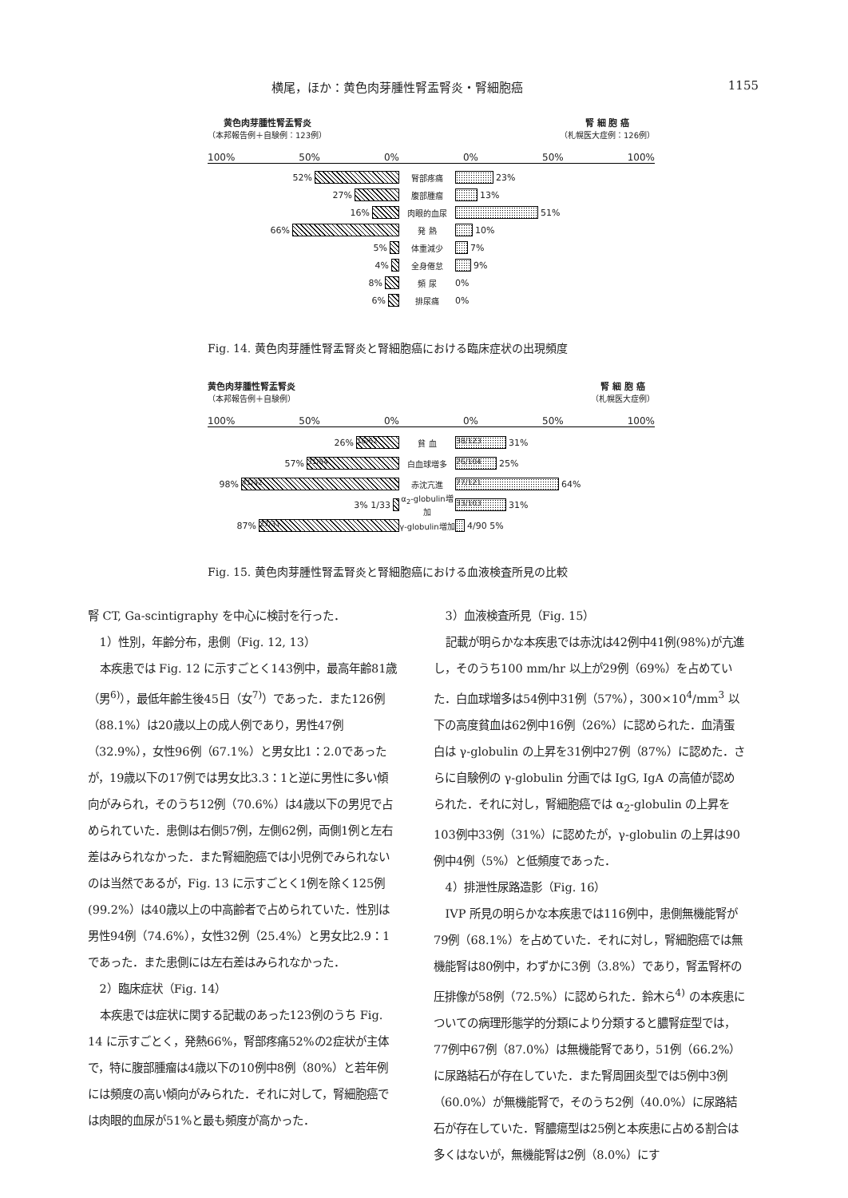横尾，ほか：黄色肉芽腫性腎盂腎炎・腎細胞癌 1155
黄色肉芽腫性腎盂腎炎
（本邦報告例＋自験例：123例）
腎 細 胞 癌
（札幌医大症例：126例）
100% 50% 0% 0% 50% 100%
52% 腎部疼痛 23%
27% 腹部腫瘤 13%
16% 肉眼的血尿 51%
66% 発 熱 10%
5% 体重減少 7%
4% 全身倦怠 9%
8% 頻 尿 0%
6% 排尿痛 0%
Fig. 14. 黄色肉芽腫性腎盂腎炎と腎細胞癌における臨床症状の出現頻度
黄色肉芽腫性腎盂腎炎
（本邦報告例＋自験例）
腎 細 胞 癌
（札幌医大症例）
100% 50% 0% 0% 50% 100%
26%
16/62
貧 血
38/123
31%
57%
31/54
白血球増多
26/104
25%
98%
41/42
赤沈亢進
77/121
64%
3% 1/33
α<sub>2</sub>-globulin増加
33/103
31%
87%
27/31
γ-globulin増加
4/90 5%
Fig. 15. 黄色肉芽腫性腎盂腎炎と腎細胞癌における血液検査所見の比較
腎 CT, Ga-scintigraphy を中心に検討を行った．
1）性別，年齢分布，患側（Fig. 12, 13）
本疾患では Fig. 12 に示すごとく143例中，最高年齢81歳（男<sup>6)</sup>），最低年齢生後45日（女<sup>7)</sup>）であった．また126例（88.1%）は20歳以上の成人例であり，男性47例（32.9%），女性96例（67.1%）と男女比1：2.0であったが，19歳以下の17例では男女比3.3：1と逆に男性に多い傾向がみられ，そのうち12例（70.6%）は4歳以下の男児で占められていた．患側は右側57例，左側62例，両側1例と左右差はみられなかった．また腎細胞癌では小児例でみられないのは当然であるが，Fig. 13 に示すごとく1例を除く125例(99.2%）は40歳以上の中高齢者で占められていた．性別は男性94例（74.6%），女性32例（25.4%）と男女比2.9：1であった．また患側には左右差はみられなかった．
2）臨床症状（Fig. 14）
本疾患では症状に関する記載のあった123例のうち Fig. 14 に示すごとく，発熱66%，腎部疼痛52%の2症状が主体で，特に腹部腫瘤は4歳以下の10例中8例（80%）と若年例には頻度の高い傾向がみられた．それに対して，腎細胞癌では肉眼的血尿が51%と最も頻度が高かった．
3）血液検査所見（Fig. 15）
記載が明らかな本疾患では赤沈は42例中41例(98%)が亢進し，そのうち100 mm/hr 以上が29例（69%）を占めていた．白血球増多は54例中31例（57%），300×10<sup>4</sup>/mm<sup>3</sup> 以下の高度貧血は62例中16例（26%）に認められた．血清蛋白は γ-globulin の上昇を31例中27例（87%）に認めた．さらに自験例の γ-globulin 分画では IgG, IgA の高値が認められた．それに対し，腎細胞癌では α<sub>2</sub>-globulin の上昇を103例中33例（31%）に認めたが，γ-globulin の上昇は90例中4例（5%）と低頻度であった．
4）排泄性尿路造影（Fig. 16）
IVP 所見の明らかな本疾患では116例中，患側無機能腎が79例（68.1%）を占めていた．それに対し，腎細胞癌では無機能腎は80例中，わずかに3例（3.8%）であり，腎盂腎杯の圧排像が58例（72.5%）に認められた．鈴木ら<sup>4)</sup> の本疾患についての病理形態学的分類により分類すると膿腎症型では，77例中67例（87.0%）は無機能腎であり，51例（66.2%）に尿路結石が存在していた．また腎周囲炎型では5例中3例（60.0%）が無機能腎で，そのうち2例（40.0%）に尿路結石が存在していた．腎膿瘍型は25例と本疾患に占める割合は多くはないが，無機能腎は2例（8.0%）にす